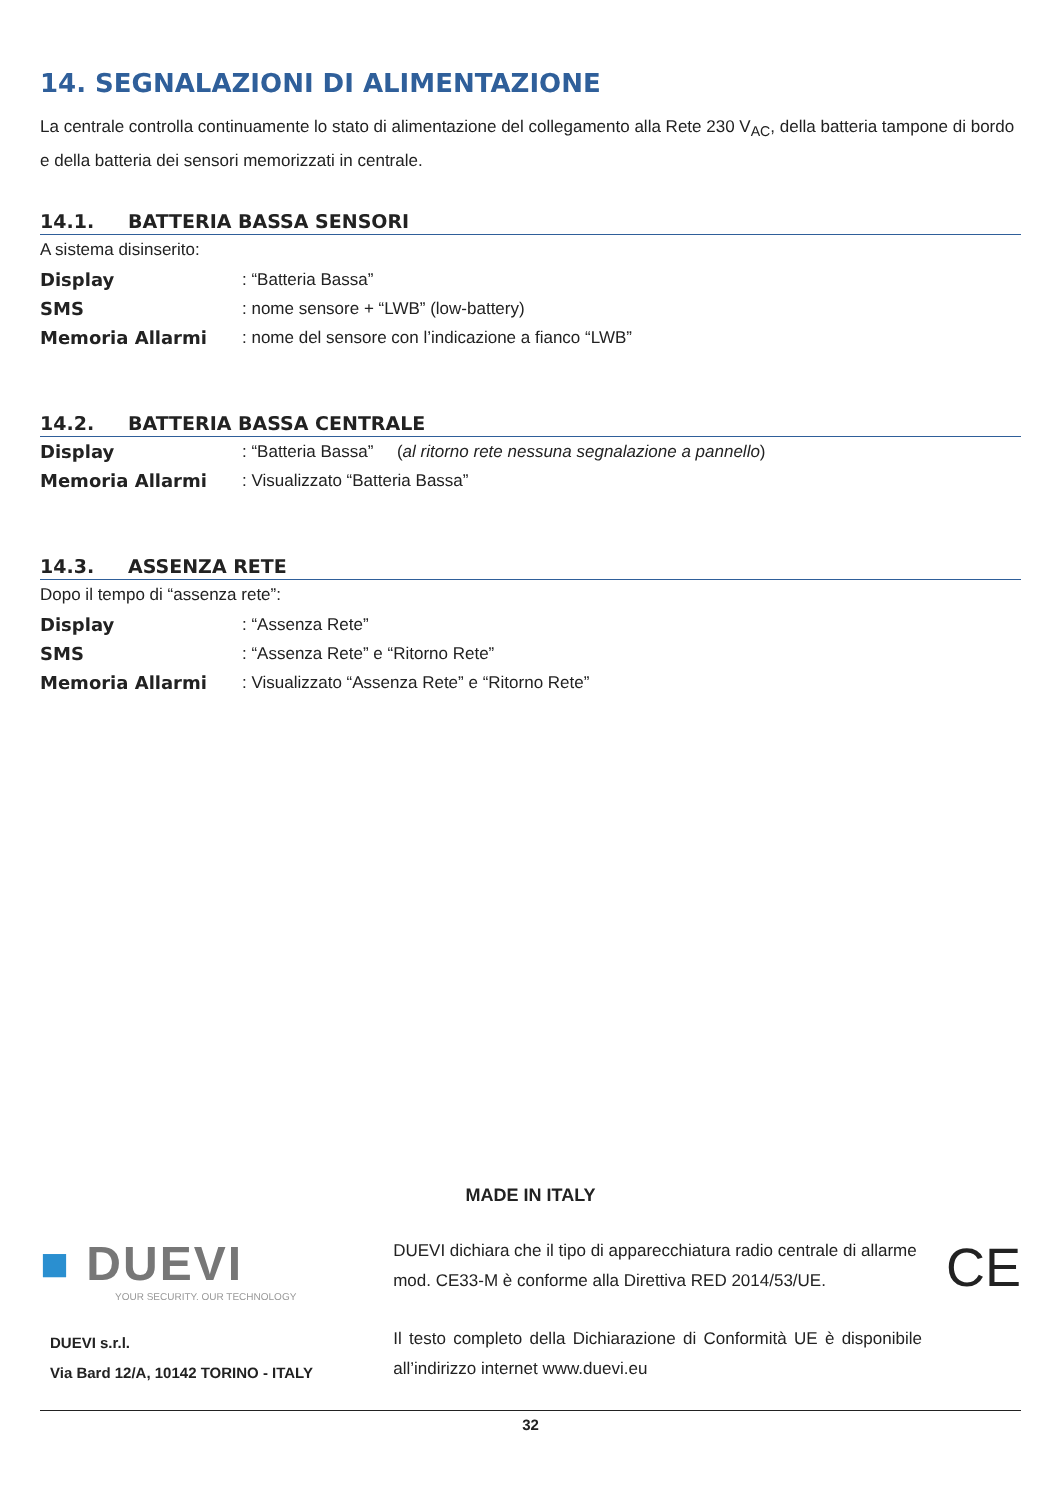14. SEGNALAZIONI DI ALIMENTAZIONE
La centrale controlla continuamente lo stato di alimentazione del collegamento alla Rete 230 V<sub>AC</sub>, della batteria tampone di bordo e della batteria dei sensori memorizzati in centrale.
14.1. BATTERIA BASSA SENSORI
A sistema disinserito:
Display: “Batteria Bassa”
SMS: nome sensore + “LWB” (low-battery)
Memoria Allarmi: nome del sensore con l’indicazione a fianco “LWB”
14.2. BATTERIA BASSA CENTRALE
Display: “Batteria Bassa” (al ritorno rete nessuna segnalazione a pannello)
Memoria Allarmi: Visualizzato “Batteria Bassa”
14.3. ASSENZA RETE
Dopo il tempo di “assenza rete”:
Display: “Assenza Rete”
SMS: “Assenza Rete” e “Ritorno Rete”
Memoria Allarmi: Visualizzato “Assenza Rete” e “Ritorno Rete”
MADE IN ITALY
■ DUEVI
YOUR SECURITY. OUR TECHNOLOGY
DUEVI s.r.l.
Via Bard 12/A, 10142 TORINO - ITALY
DUEVI dichiara che il tipo di apparecchiatura radio centrale di allarme mod. CE33-M è conforme alla Direttiva RED 2014/53/UE.
Il testo completo della Dichiarazione di Conformità UE è disponibile all’indirizzo internet www.duevi.eu
CE
32